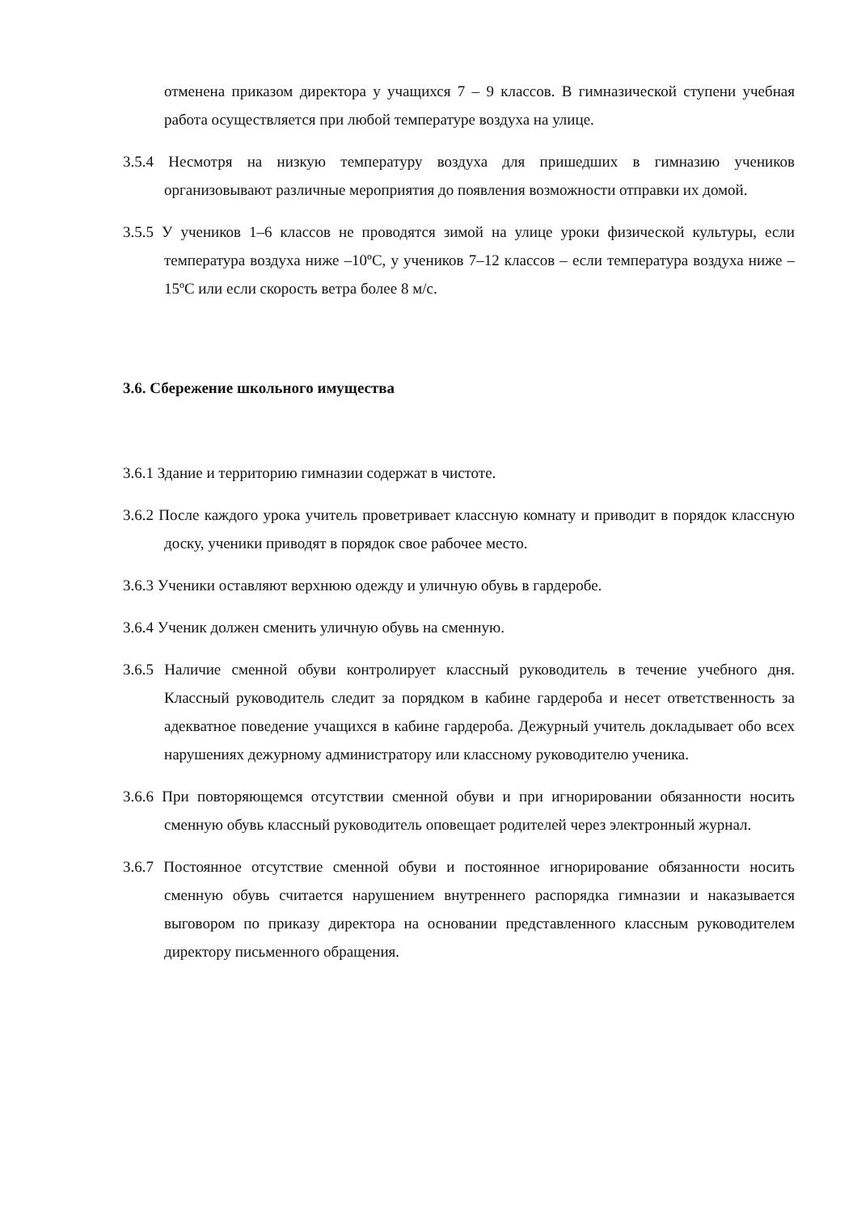отменена приказом директора у учащихся 7 – 9 классов. В гимназической ступени учебная работа осуществляется при любой температуре воздуха на улице.
3.5.4 Несмотря на низкую температуру воздуха для пришедших в гимназию учеников организовывают различные мероприятия до появления возможности отправки их домой.
3.5.5 У учеников 1–6 классов не проводятся зимой на улице уроки физической культуры, если температура воздуха ниже –10ºC, у учеников 7–12 классов – если температура воздуха ниже –15ºC или если скорость ветра более 8 м/с.
3.6. Сбережение школьного имущества
3.6.1 Здание и территорию гимназии содержат в чистоте.
3.6.2 После каждого урока учитель проветривает классную комнату и приводит в порядок классную доску, ученики приводят в порядок свое рабочее место.
3.6.3 Ученики оставляют верхнюю одежду и уличную обувь в гардеробе.
3.6.4 Ученик должен сменить уличную обувь на сменную.
3.6.5 Наличие сменной обуви контролирует классный руководитель в течение учебного дня. Классный руководитель следит за порядком в кабине гардероба и несет ответственность за адекватное поведение учащихся в кабине гардероба. Дежурный учитель докладывает обо всех нарушениях дежурному администратору или классному руководителю ученика.
3.6.6 При повторяющемся отсутствии сменной обуви и при игнорировании обязанности носить сменную обувь классный руководитель оповещает родителей через электронный журнал.
3.6.7 Постоянное отсутствие сменной обуви и постоянное игнорирование обязанности носить сменную обувь считается нарушением внутреннего распорядка гимназии и наказывается выговором по приказу директора на основании представленного классным руководителем директору письменного обращения.